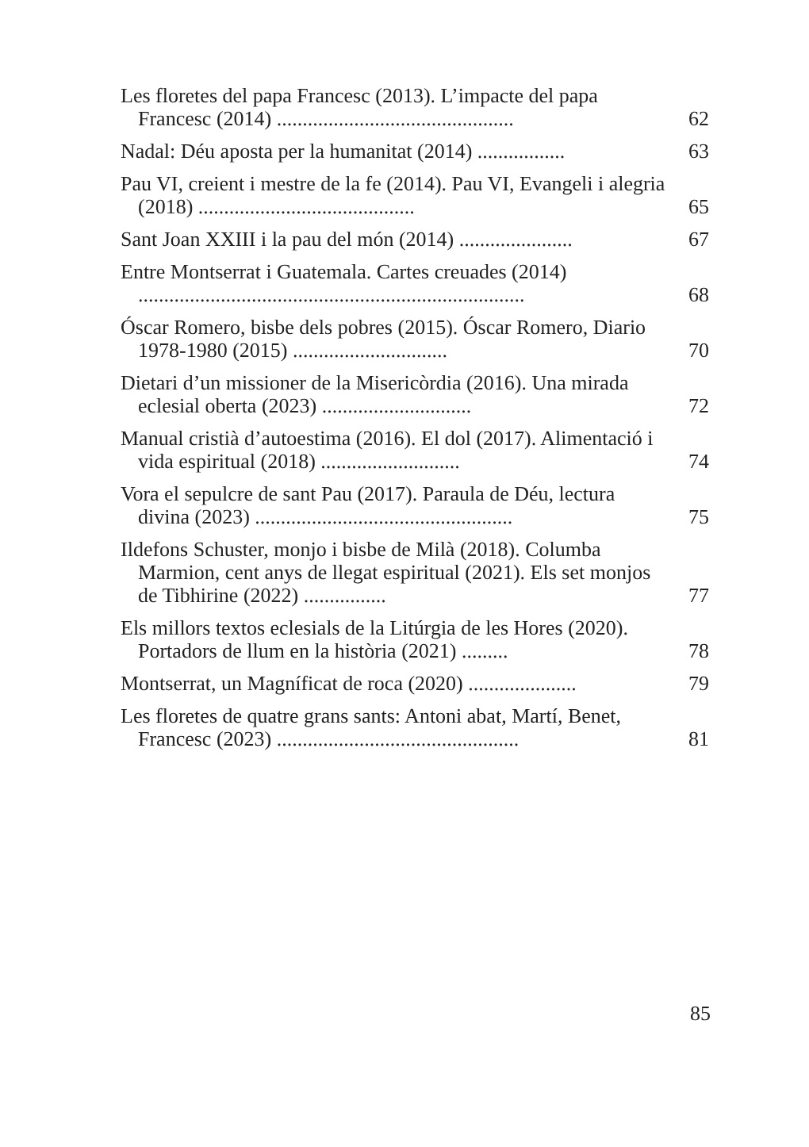Les floretes del papa Francesc (2013). L’impacte del papa Francesc (2014) ..............................................
62
Nadal: Déu aposta per la humanitat (2014) .................
63
Pau VI, creient i mestre de la fe (2014). Pau VI, Evangeli i alegria (2018) ..........................................
65
Sant Joan XXIII i la pau del món (2014) ......................
67
Entre Montserrat i Guatemala. Cartes creuades (2014) ...........................................................................
68
Óscar Romero, bisbe dels pobres (2015). Óscar Romero, Diario 1978-1980 (2015) ..............................
70
Dietari d’un missioner de la Misericòrdia (2016). Una mirada eclesial oberta (2023) .............................
72
Manual cristià d’autoestima (2016). El dol (2017). Alimentació i vida espiritual (2018) ...........................
74
Vora el sepulcre de sant Pau (2017). Paraula de Déu, lectura divina (2023) ..................................................
75
Ildefons Schuster, monjo i bisbe de Milà (2018). Columba Marmion, cent anys de llegat espiritual (2021). Els set monjos de Tibhirine (2022) ................
77
Els millors textos eclesials de la Litúrgia de les Hores (2020). Portadors de llum en la història (2021) .........
78
Montserrat, un Magníficat de roca (2020) .....................
79
Les floretes de quatre grans sants: Antoni abat, Martí, Benet, Francesc (2023) ...............................................
81
85